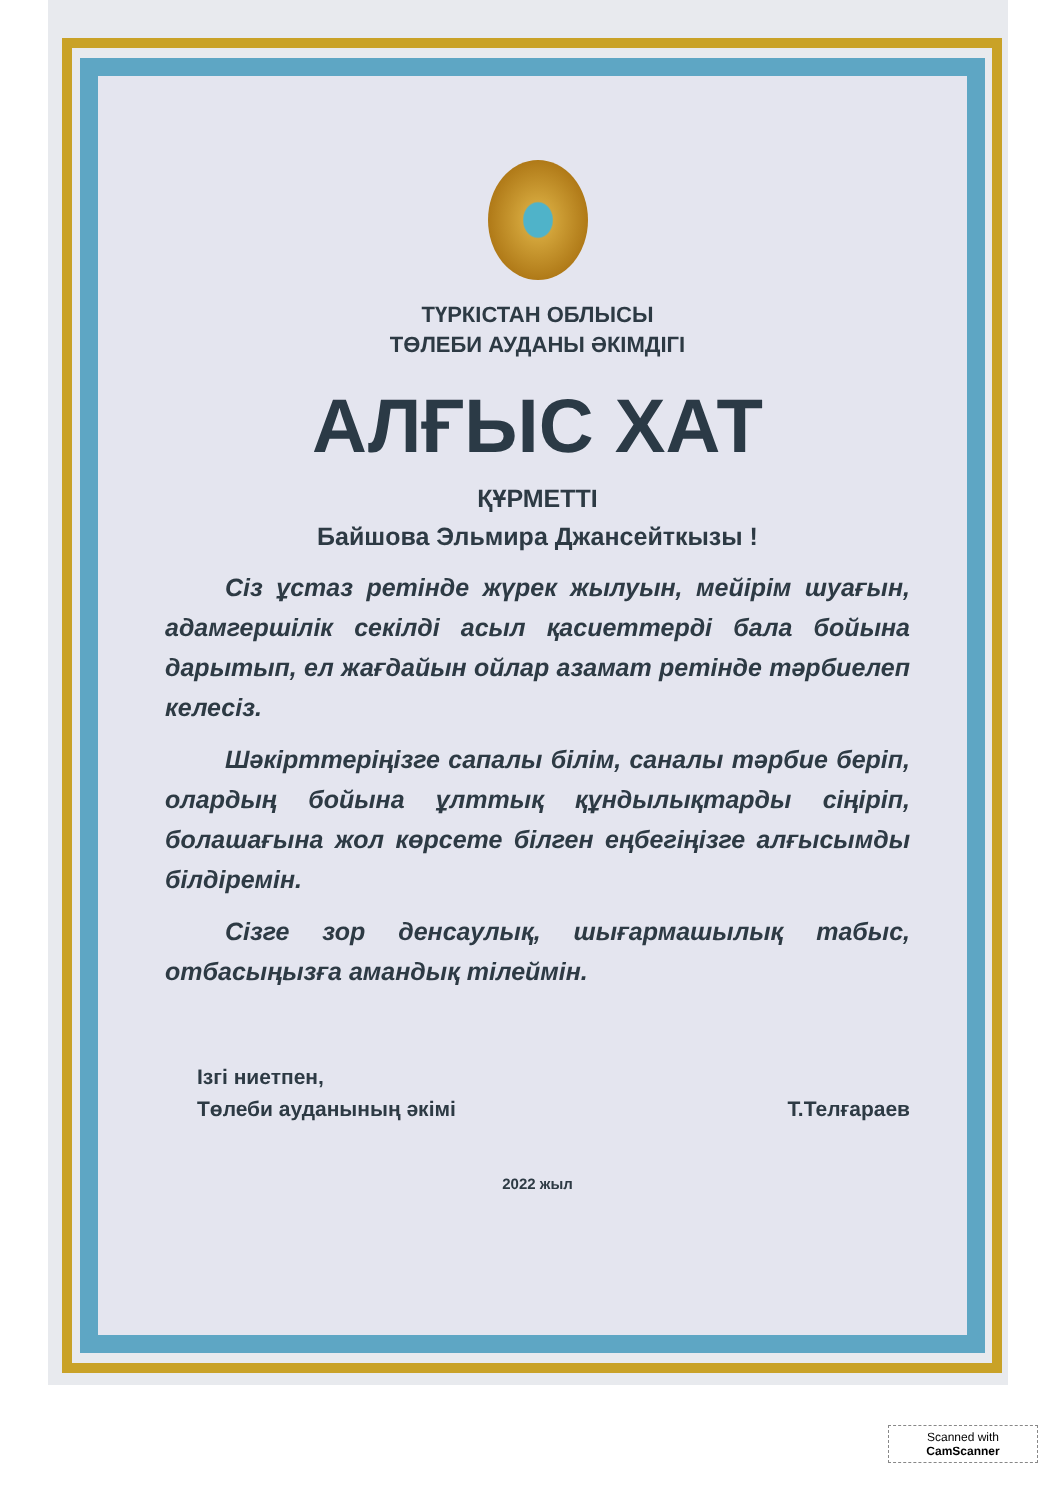ТҮРКІСТАН ОБЛЫСЫ
ТӨЛЕБИ АУДАНЫ ӘКІМДІГІ
АЛҒЫС ХАТ
ҚҰРМЕТТІ
Байшова Эльмира Джансейткызы !
Сіз ұстаз ретінде жүрек жылуын, мейірім шуағын, адамгершілік секілді асыл қасиеттерді бала бойына дарытып, ел жағдайын ойлар азамат ретінде тәрбиелеп келесіз.
Шәкірттеріңізге сапалы білім, саналы тәрбие беріп, олардың бойына ұлттық құндылықтарды сіңіріп, болашағына жол көрсете білген еңбегіңізге алғысымды білдіремін.
Сізге зор денсаулық, шығармашылық табыс, отбасыңызға амандық тілеймін.
Ізгі ниетпен,
Төлеби ауданының әкімі
Т.Телғараев
2022 жыл
Scanned with
CamScanner